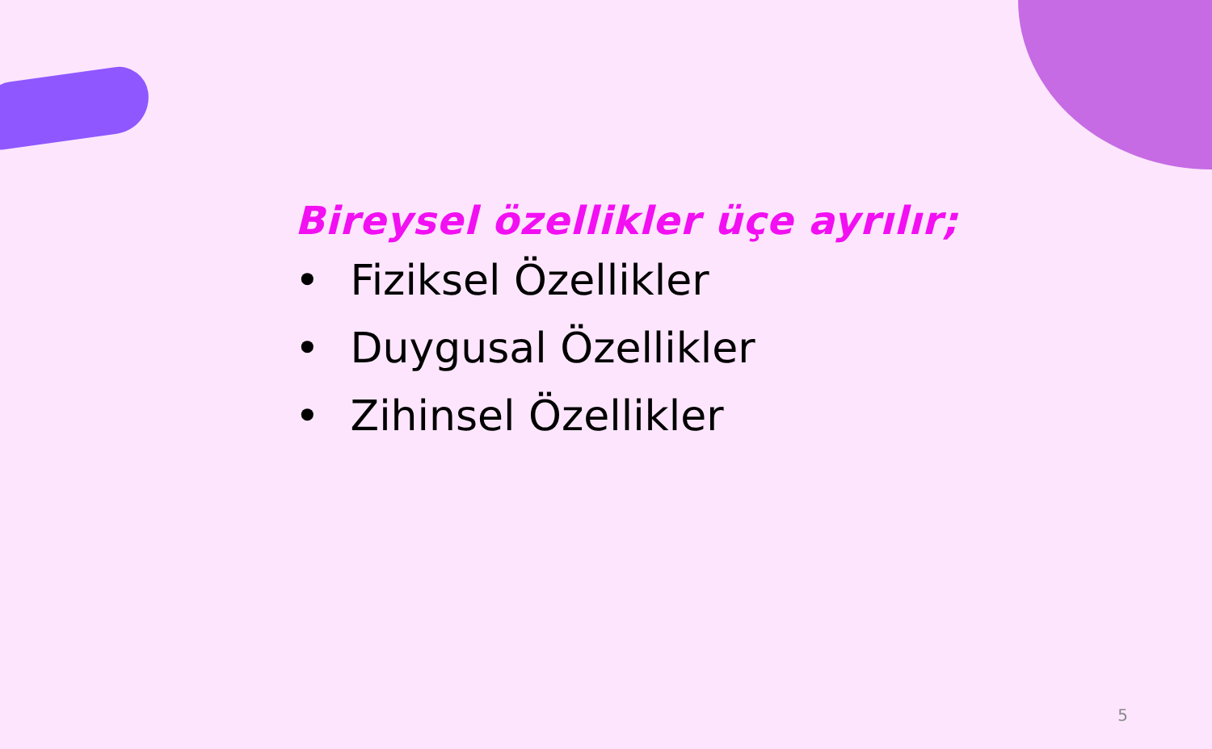Bireysel özellikler üçe ayrılır;
• Fiziksel Özellikler
• Duygusal Özellikler
• Zihinsel Özellikler
5